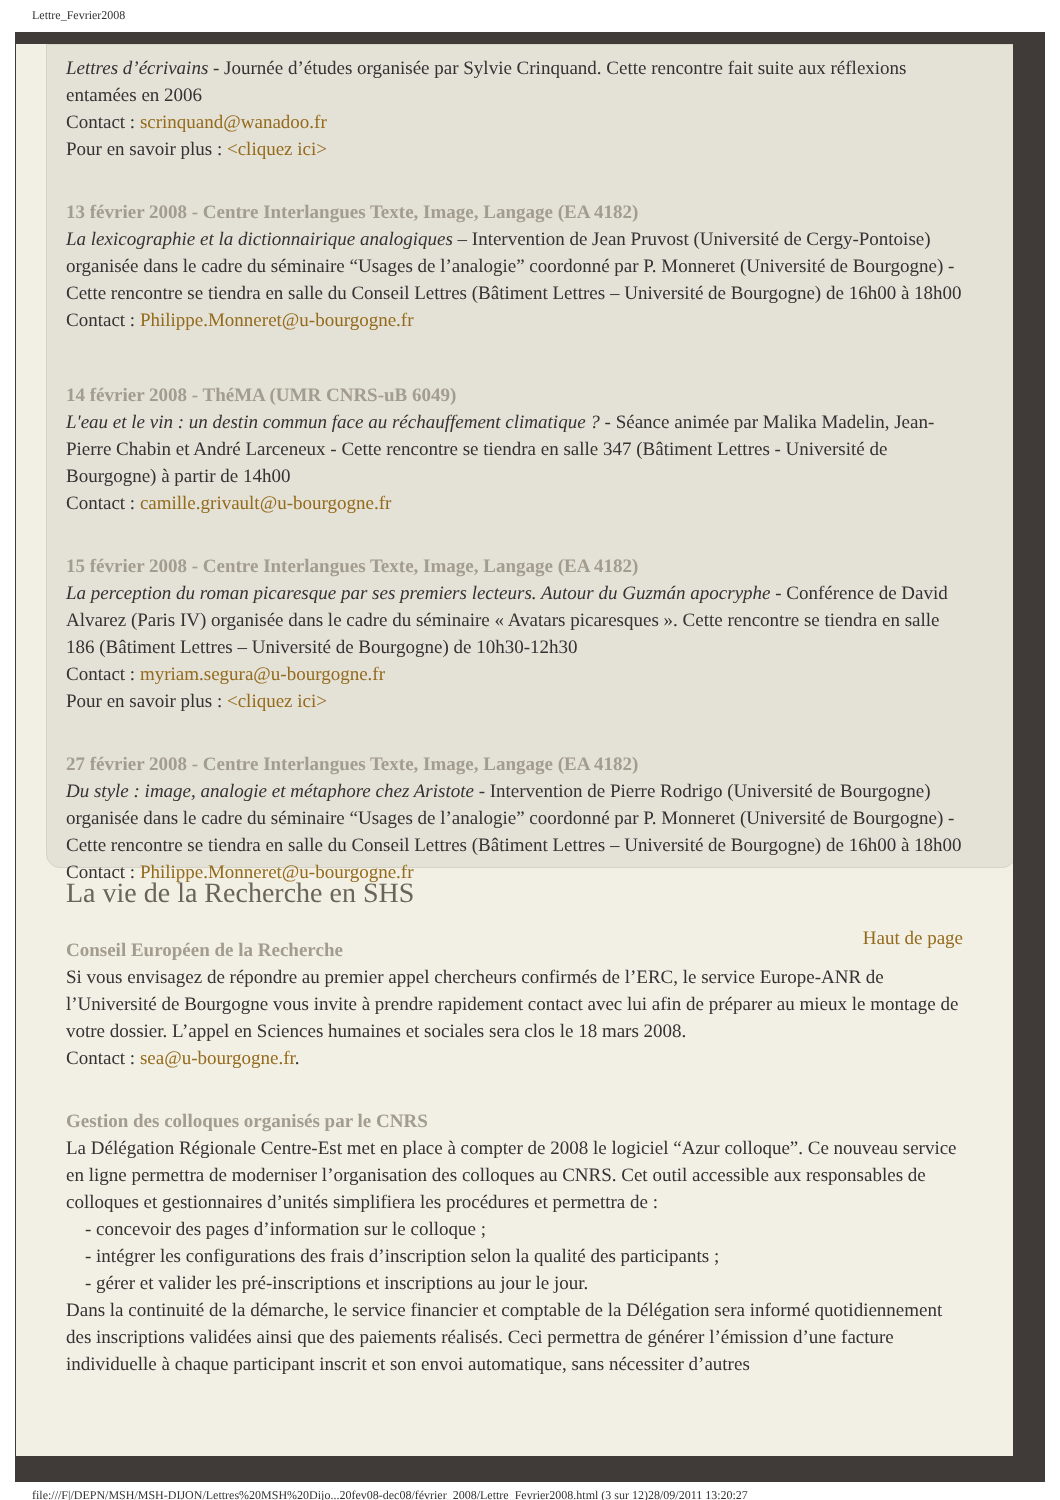Lettre_Fevrier2008
Lettres d’écrivains - Journée d’études organisée par Sylvie Crinquand. Cette rencontre fait suite aux réflexions entamées en 2006
Contact : scrinquand@wanadoo.fr
Pour en savoir plus : <cliquez ici>
13 février 2008 - Centre Interlangues Texte, Image, Langage (EA 4182)
La lexicographie et la dictionnairique analogiques – Intervention de Jean Pruvost (Université de Cergy-Pontoise) organisée dans le cadre du séminaire “Usages de l’analogie” coordonné par P. Monneret (Université de Bourgogne) - Cette rencontre se tiendra en salle du Conseil Lettres (Bâtiment Lettres – Université de Bourgogne) de 16h00 à 18h00
Contact : Philippe.Monneret@u-bourgogne.fr
14 février 2008 - ThéMA (UMR CNRS-uB 6049)
L'eau et le vin : un destin commun face au réchauffement climatique ? - Séance animée par Malika Madelin, Jean-Pierre Chabin et André Larceneux - Cette rencontre se tiendra en salle 347 (Bâtiment Lettres - Université de Bourgogne) à partir de 14h00
Contact : camille.grivault@u-bourgogne.fr
15 février 2008 - Centre Interlangues Texte, Image, Langage (EA 4182)
La perception du roman picaresque par ses premiers lecteurs. Autour du Guzmán apocryphe - Conférence de David Alvarez (Paris IV) organisée dans le cadre du séminaire « Avatars picaresques ». Cette rencontre se tiendra en salle 186 (Bâtiment Lettres – Université de Bourgogne) de 10h30-12h30
Contact : myriam.segura@u-bourgogne.fr
Pour en savoir plus : <cliquez ici>
27 février 2008 - Centre Interlangues Texte, Image, Langage (EA 4182)
Du style : image, analogie et métaphore chez Aristote - Intervention de Pierre Rodrigo (Université de Bourgogne) organisée dans le cadre du séminaire “Usages de l’analogie” coordonné par P. Monneret (Université de Bourgogne) - Cette rencontre se tiendra en salle du Conseil Lettres (Bâtiment Lettres – Université de Bourgogne) de 16h00 à 18h00
Contact : Philippe.Monneret@u-bourgogne.fr
La vie de la Recherche en SHS
Haut de page
Conseil Européen de la Recherche
Si vous envisagez de répondre au premier appel chercheurs confirmés de l’ERC, le service Europe-ANR de l’Université de Bourgogne vous invite à prendre rapidement contact avec lui afin de préparer au mieux le montage de votre dossier. L’appel en Sciences humaines et sociales sera clos le 18 mars 2008.
Contact : sea@u-bourgogne.fr.
Gestion des colloques organisés par le CNRS
La Délégation Régionale Centre-Est met en place à compter de 2008 le logiciel “Azur colloque”. Ce nouveau service en ligne permettra de moderniser l’organisation des colloques au CNRS. Cet outil accessible aux responsables de colloques et gestionnaires d’unités simplifiera les procédures et permettra de :
- concevoir des pages d’information sur le colloque ;
- intégrer les configurations des frais d’inscription selon la qualité des participants ;
- gérer et valider les pré-inscriptions et inscriptions au jour le jour.
Dans la continuité de la démarche, le service financier et comptable de la Délégation sera informé quotidiennement des inscriptions validées ainsi que des paiements réalisés. Ceci permettra de générer l’émission d’une facture individuelle à chaque participant inscrit et son envoi automatique, sans nécessiter d’autres
file:///F|/DEPN/MSH/MSH-DIJON/Lettres%20MSH%20Dijo...20fev08-dec08/février_2008/Lettre_Fevrier2008.html (3 sur 12)28/09/2011 13:20:27